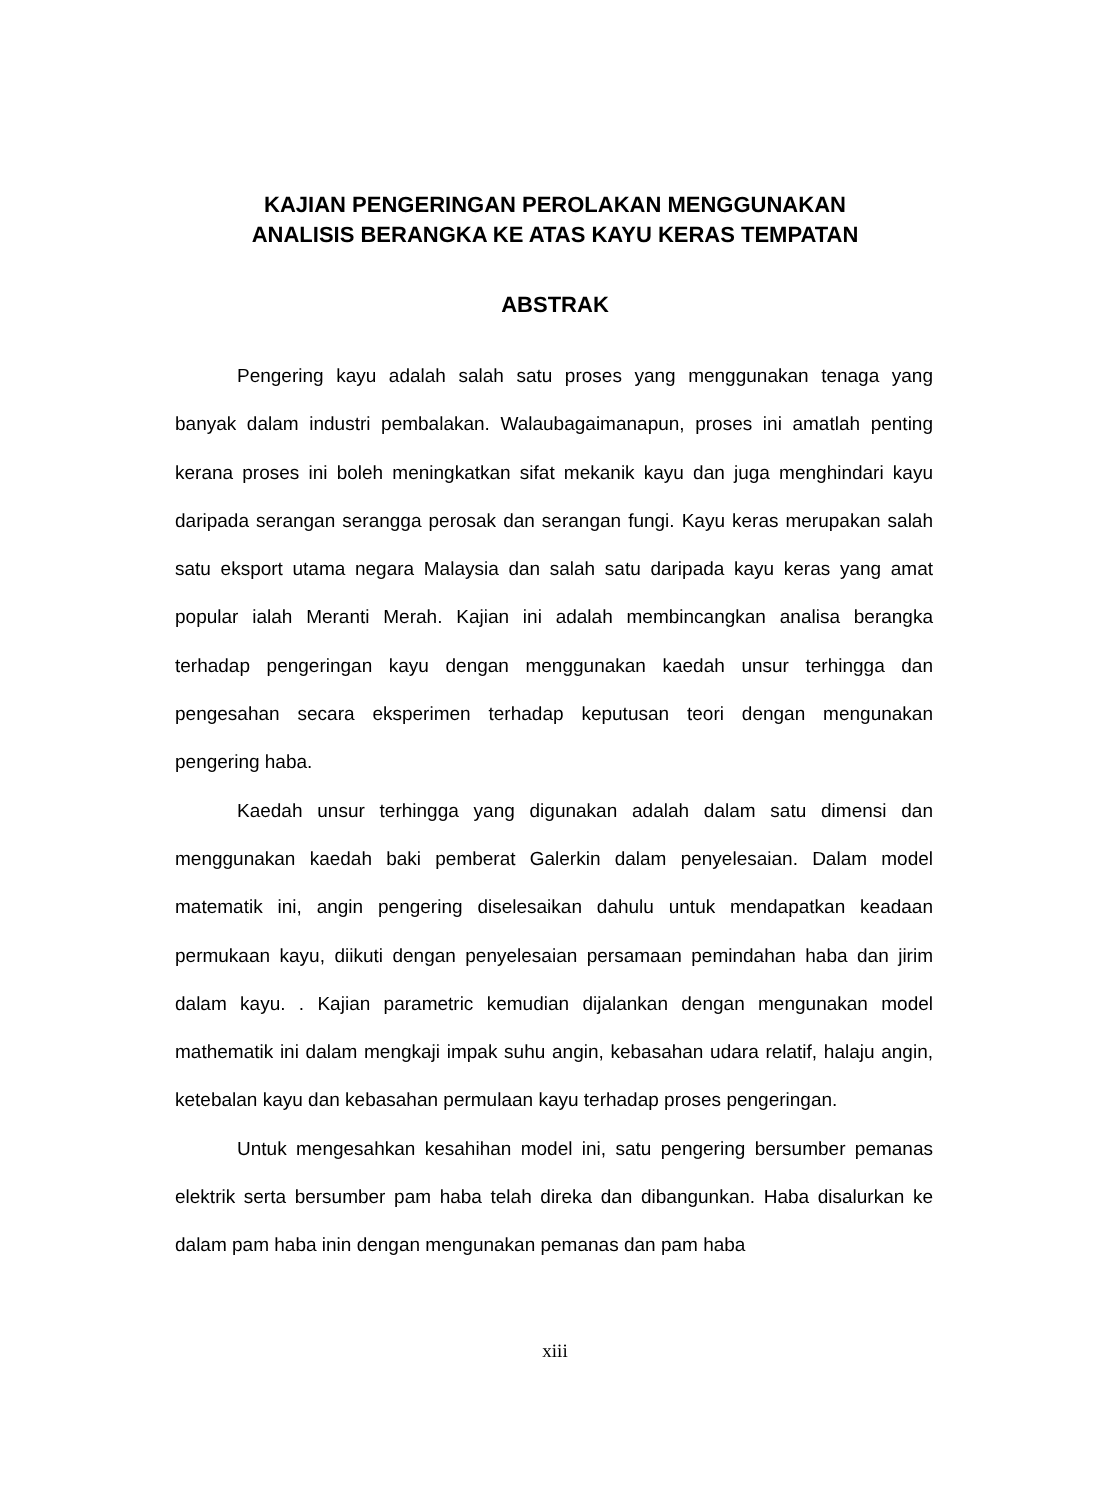KAJIAN PENGERINGAN PEROLAKAN MENGGUNAKAN
ANALISIS BERANGKA KE ATAS KAYU KERAS TEMPATAN
ABSTRAK
Pengering kayu adalah salah satu proses yang menggunakan tenaga yang banyak dalam industri pembalakan. Walaubagaimanapun, proses ini amatlah penting kerana proses ini boleh meningkatkan sifat mekanik kayu dan juga menghindari kayu daripada serangan serangga perosak dan serangan fungi. Kayu keras merupakan salah satu eksport utama negara Malaysia dan salah satu daripada kayu keras yang amat popular ialah Meranti Merah. Kajian ini adalah membincangkan analisa berangka terhadap pengeringan kayu dengan menggunakan kaedah unsur terhingga dan pengesahan secara eksperimen terhadap keputusan teori dengan mengunakan pengering haba.
Kaedah unsur terhingga yang digunakan adalah dalam satu dimensi dan menggunakan kaedah baki pemberat Galerkin dalam penyelesaian. Dalam model matematik ini, angin pengering diselesaikan dahulu untuk mendapatkan keadaan permukaan kayu, diikuti dengan penyelesaian persamaan pemindahan haba dan jirim dalam kayu. . Kajian parametric kemudian dijalankan dengan mengunakan model mathematik ini dalam mengkaji impak suhu angin, kebasahan udara relatif, halaju angin, ketebalan kayu dan kebasahan permulaan kayu terhadap proses pengeringan.
Untuk mengesahkan kesahihan model ini, satu pengering bersumber pemanas elektrik serta bersumber pam haba telah direka dan dibangunkan. Haba disalurkan ke dalam pam haba inin dengan mengunakan pemanas dan pam haba
xiii